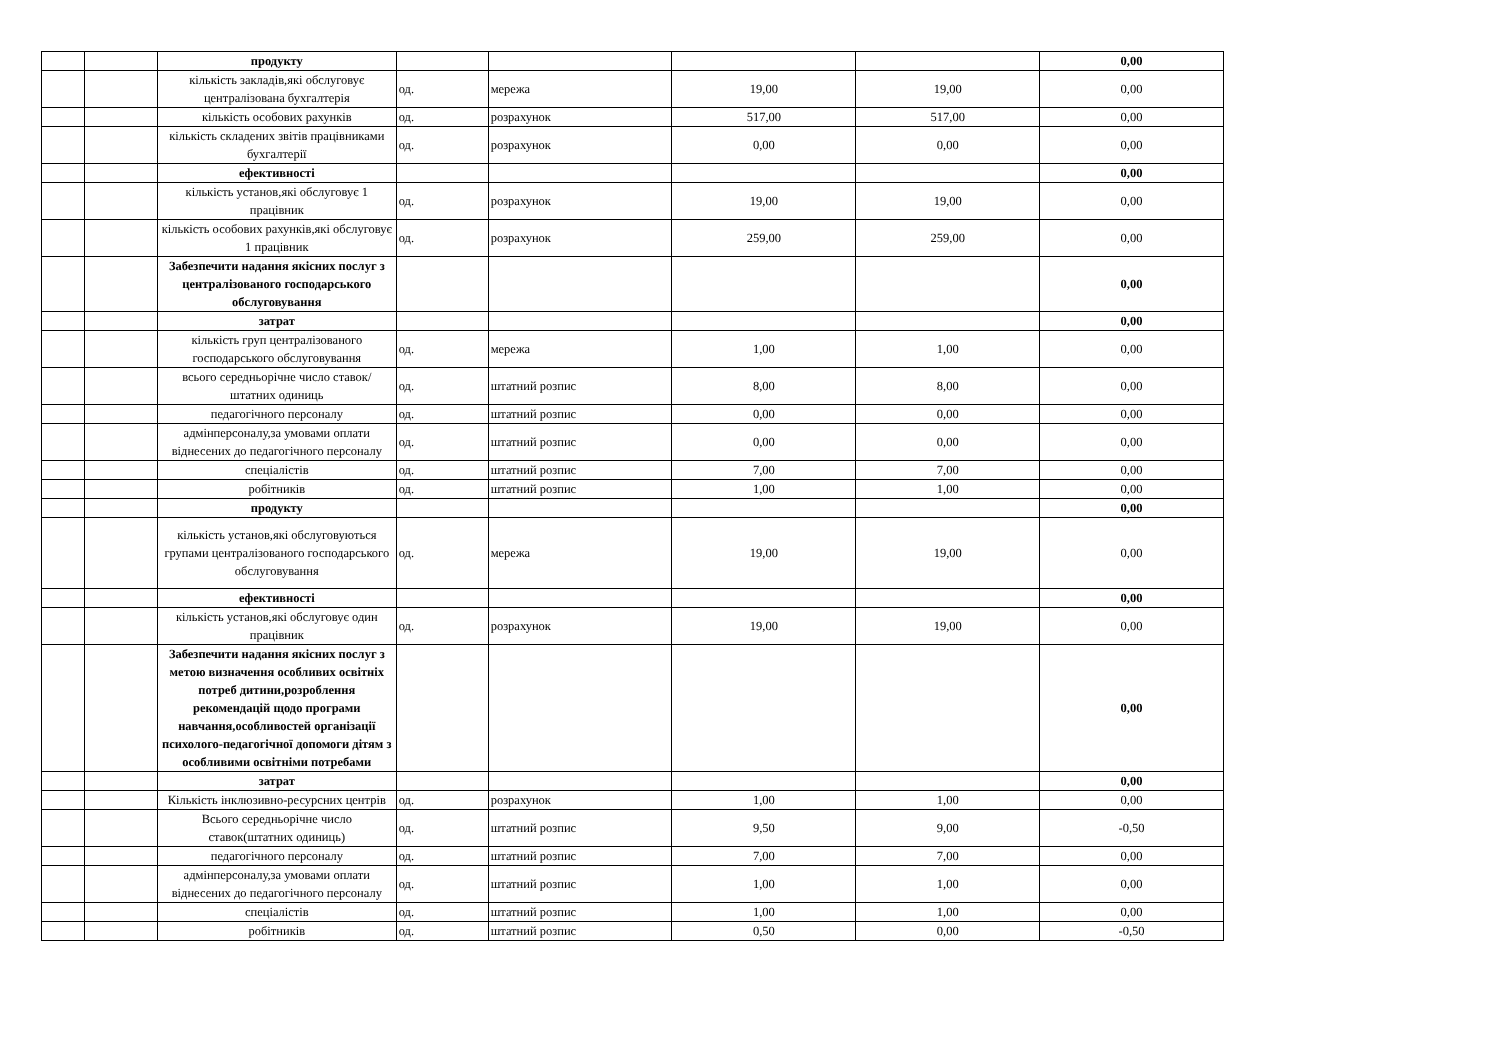| | | продукту | | | | | 0,00 |
| | | кількість закладів,які обслуговує централізована бухгалтерія | од. | мережа | 19,00 | 19,00 | 0,00 |
| | | кількість особових рахунків | од. | розрахунок | 517,00 | 517,00 | 0,00 |
| | | кількість складених звітів працівниками бухгалтерії | од. | розрахунок | 0,00 | 0,00 | 0,00 |
| | | ефективності | | | | | 0,00 |
| | | кількість установ,які обслуговує 1 працівник | од. | розрахунок | 19,00 | 19,00 | 0,00 |
| | | кількість особових рахунків,які обслуговує 1 працівник | од. | розрахунок | 259,00 | 259,00 | 0,00 |
| | | Забезпечити надання якісних послуг з централізованого господарського обслуговування | | | | | 0,00 |
| | | затрат | | | | | 0,00 |
| | | кількість груп централізованого господарського обслуговування | од. | мережа | 1,00 | 1,00 | 0,00 |
| | | всього середньорічне число ставок/штатних одиниць | од. | штатний розпис | 8,00 | 8,00 | 0,00 |
| | | педагогічного персоналу | од. | штатний розпис | 0,00 | 0,00 | 0,00 |
| | | адмінперсоналу,за умовами оплати віднесених до педагогічного персоналу | од. | штатний розпис | 0,00 | 0,00 | 0,00 |
| | | спеціалістів | од. | штатний розпис | 7,00 | 7,00 | 0,00 |
| | | робітників | од. | штатний розпис | 1,00 | 1,00 | 0,00 |
| | | продукту | | | | | 0,00 |
| | | кількість установ,які обслуговуються групами централізованого господарського обслуговування | од. | мережа | 19,00 | 19,00 | 0,00 |
| | | ефективності | | | | | 0,00 |
| | | кількість установ,які обслуговує один працівник | од. | розрахунок | 19,00 | 19,00 | 0,00 |
| | | Забезпечити надання якісних послуг з метою визначення особливих освітніх потреб дитини,розроблення рекомендацій щодо програми навчання,особливостей організації психолого-педагогічної допомоги дітям з особливими освітніми потребами | | | | | 0,00 |
| | | затрат | | | | | 0,00 |
| | | Кількість інклюзивно-ресурсних центрів | од. | розрахунок | 1,00 | 1,00 | 0,00 |
| | | Всього середньорічне число ставок(штатних одиниць) | од. | штатний розпис | 9,50 | 9,00 | -0,50 |
| | | педагогічного персоналу | од. | штатний розпис | 7,00 | 7,00 | 0,00 |
| | | адмінперсоналу,за умовами оплати віднесених до педагогічного персоналу | од. | штатний розпис | 1,00 | 1,00 | 0,00 |
| | | спеціалістів | од. | штатний розпис | 1,00 | 1,00 | 0,00 |
| | | робітників | од. | штатний розпис | 0,50 | 0,00 | -0,50 |